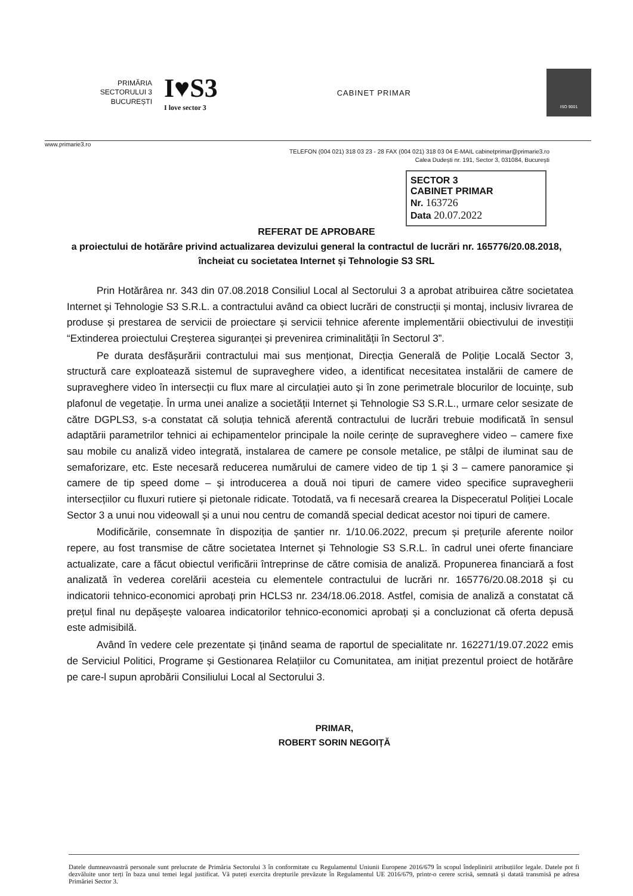PRIMĂRIA
SECTORULUI 3
BUCUREȘTI
I♥S3
I love sector 3
CABINET PRIMAR
ISO 9001
www.primarie3.ro
TELEFON (004 021) 318 03 23 - 28 FAX (004 021) 318 03 04 E-MAIL cabinetprimar@primarie3.ro
Calea Dudești nr. 191, Sector 3, 031084, București
SECTOR 3
CABINET PRIMAR
Nr. 163726
Data 20.07.2022
REFERAT DE APROBARE
a proiectului de hotărâre privind actualizarea devizului general la contractul de lucrări nr. 165776/20.08.2018, încheiat cu societatea Internet și Tehnologie S3 SRL
Prin Hotărârea nr. 343 din 07.08.2018 Consiliul Local al Sectorului 3 a aprobat atribuirea către societatea Internet și Tehnologie S3 S.R.L. a contractului având ca obiect lucrări de construcții și montaj, inclusiv livrarea de produse și prestarea de servicii de proiectare și servicii tehnice aferente implementării obiectivului de investiții “Extinderea proiectului Creșterea siguranței și prevenirea criminalității în Sectorul 3”.
Pe durata desfășurării contractului mai sus menționat, Direcția Generală de Poliție Locală Sector 3, structură care exploatează sistemul de supraveghere video, a identificat necesitatea instalării de camere de supraveghere video în intersecții cu flux mare al circulației auto și în zone perimetrale blocurilor de locuințe, sub plafonul de vegetație. În urma unei analize a societății Internet și Tehnologie S3 S.R.L., urmare celor sesizate de către DGPLS3, s-a constatat că soluția tehnică aferentă contractului de lucrări trebuie modificată în sensul adaptării parametrilor tehnici ai echipamentelor principale la noile cerințe de supraveghere video – camere fixe sau mobile cu analiză video integrată, instalarea de camere pe console metalice, pe stâlpi de iluminat sau de semaforizare, etc. Este necesară reducerea numărului de camere video de tip 1 și 3 – camere panoramice și camere de tip speed dome – și introducerea a două noi tipuri de camere video specifice supravegherii intersecțiilor cu fluxuri rutiere și pietonale ridicate. Totodată, va fi necesară crearea la Dispeceratul Poliției Locale Sector 3 a unui nou videowall și a unui nou centru de comandă special dedicat acestor noi tipuri de camere.
Modificările, consemnate în dispoziția de șantier nr. 1/10.06.2022, precum și prețurile aferente noilor repere, au fost transmise de către societatea Internet și Tehnologie S3 S.R.L. în cadrul unei oferte financiare actualizate, care a făcut obiectul verificării întreprinse de către comisia de analiză. Propunerea financiară a fost analizată în vederea corelării acesteia cu elementele contractului de lucrări nr. 165776/20.08.2018 și cu indicatorii tehnico-economici aprobați prin HCLS3 nr. 234/18.06.2018. Astfel, comisia de analiză a constatat că prețul final nu depășește valoarea indicatorilor tehnico-economici aprobați și a concluzionat că oferta depusă este admisibilă.
Având în vedere cele prezentate și ținând seama de raportul de specialitate nr. 162271/19.07.2022 emis de Serviciul Politici, Programe și Gestionarea Relațiilor cu Comunitatea, am inițiat prezentul proiect de hotărâre pe care-l supun aprobării Consiliului Local al Sectorului 3.
PRIMAR,
ROBERT SORIN NEGOIȚĂ
Datele dumneavoastră personale sunt prelucrate de Primăria Sectorului 3 în conformitate cu Regulamentul Uniunii Europene 2016/679 în scopul îndeplinirii atribuțiilor legale. Datele pot fi dezvăluite unor terți în baza unui temei legal justificat. Vă puteți exercita drepturile prevăzute în Regulamentul UE 2016/679, printr-o cerere scrisă, semnată și datată transmisă pe adresa Primăriei Sector 3.